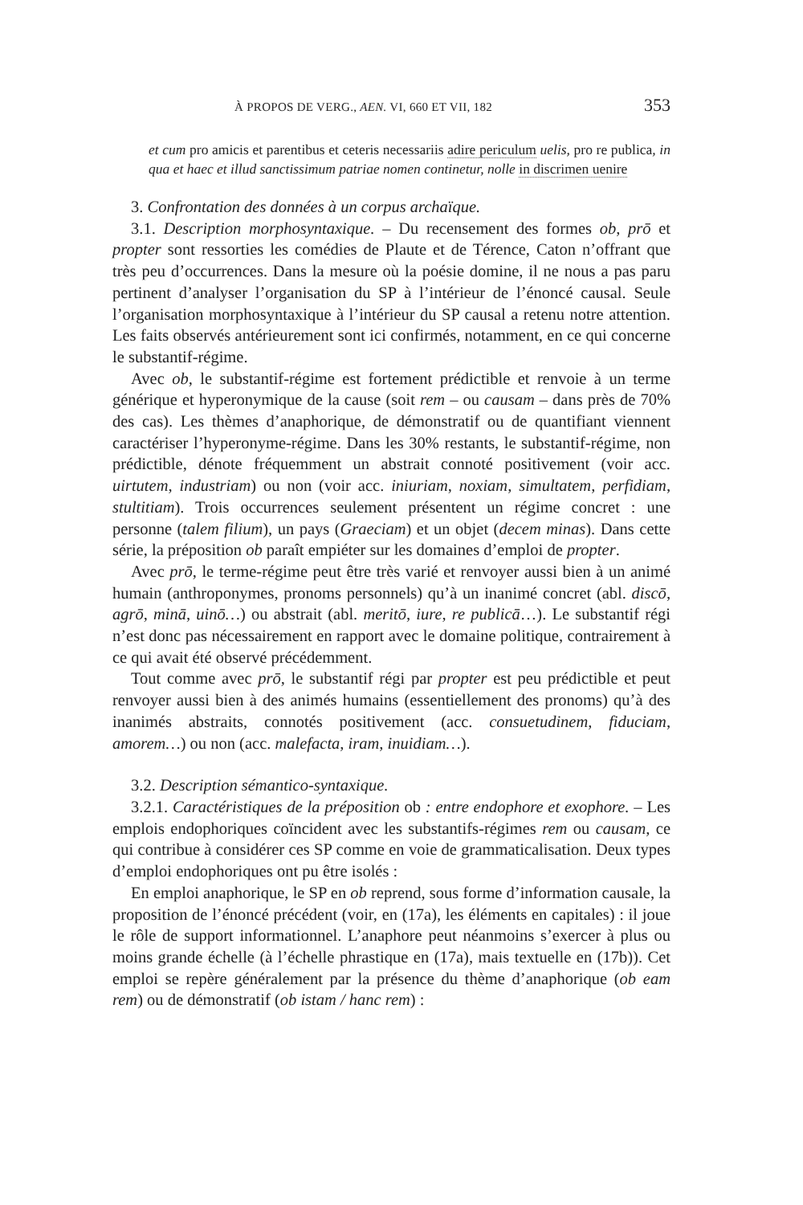À PROPOS DE VERG., AEN. VI, 660 ET VII, 182 353
et cum pro amicis et parentibus et ceteris necessariis adire periculum uelis, pro re publica, in qua et haec et illud sanctissimum patriae nomen continetur, nolle in discrimen uenire
3. Confrontation des données à un corpus archaïque.
3.1. Description morphosyntaxique. – Du recensement des formes ob, prō et propter sont ressorties les comédies de Plaute et de Térence, Caton n’offrant que très peu d’occurrences. Dans la mesure où la poésie domine, il ne nous a pas paru pertinent d’analyser l’organisation du SP à l’intérieur de l’énoncé causal. Seule l’organisation morphosyntaxique à l’intérieur du SP causal a retenu notre attention. Les faits observés antérieurement sont ici confirmés, notamment, en ce qui concerne le substantif-régime.
Avec ob, le substantif-régime est fortement prédictible et renvoie à un terme générique et hyperonymique de la cause (soit rem – ou causam – dans près de 70% des cas). Les thèmes d’anaphorique, de démonstratif ou de quantifiant viennent caractériser l’hyperonyme-régime. Dans les 30% restants, le substantif-régime, non prédictible, dénote fréquemment un abstrait connoté positivement (voir acc. uirtutem, industriam) ou non (voir acc. iniuriam, noxiam, simultatem, perfidiam, stultitiam). Trois occurrences seulement présentent un régime concret : une personne (talem filium), un pays (Graeciam) et un objet (decem minas). Dans cette série, la préposition ob paraît empiéter sur les domaines d’emploi de propter.
Avec prō, le terme-régime peut être très varié et renvoyer aussi bien à un animé humain (anthroponymes, pronoms personnels) qu’à un inanimé concret (abl. discō, agrō, minā, uinō…) ou abstrait (abl. meritō, iure, re publicā…). Le substantif régi n’est donc pas nécessairement en rapport avec le domaine politique, contrairement à ce qui avait été observé précédemment.
Tout comme avec prō, le substantif régi par propter est peu prédictible et peut renvoyer aussi bien à des animés humains (essentiellement des pronoms) qu’à des inanimés abstraits, connotés positivement (acc. consuetudinem, fiduciam, amorem…) ou non (acc. malefacta, iram, inuidiam…).
3.2. Description sémantico-syntaxique.
3.2.1. Caractéristiques de la préposition ob : entre endophore et exophore. – Les emplois endophoriques coïncident avec les substantifs-régimes rem ou causam, ce qui contribue à considérer ces SP comme en voie de grammaticalisation. Deux types d’emploi endophoriques ont pu être isolés :
En emploi anaphorique, le SP en ob reprend, sous forme d’information causale, la proposition de l’énoncé précédent (voir, en (17a), les éléments en capitales) : il joue le rôle de support informationnel. L’anaphore peut néanmoins s’exercer à plus ou moins grande échelle (à l’échelle phrastique en (17a), mais textuelle en (17b)). Cet emploi se repère généralement par la présence du thème d’anaphorique (ob eam rem) ou de démonstratif (ob istam / hanc rem) :